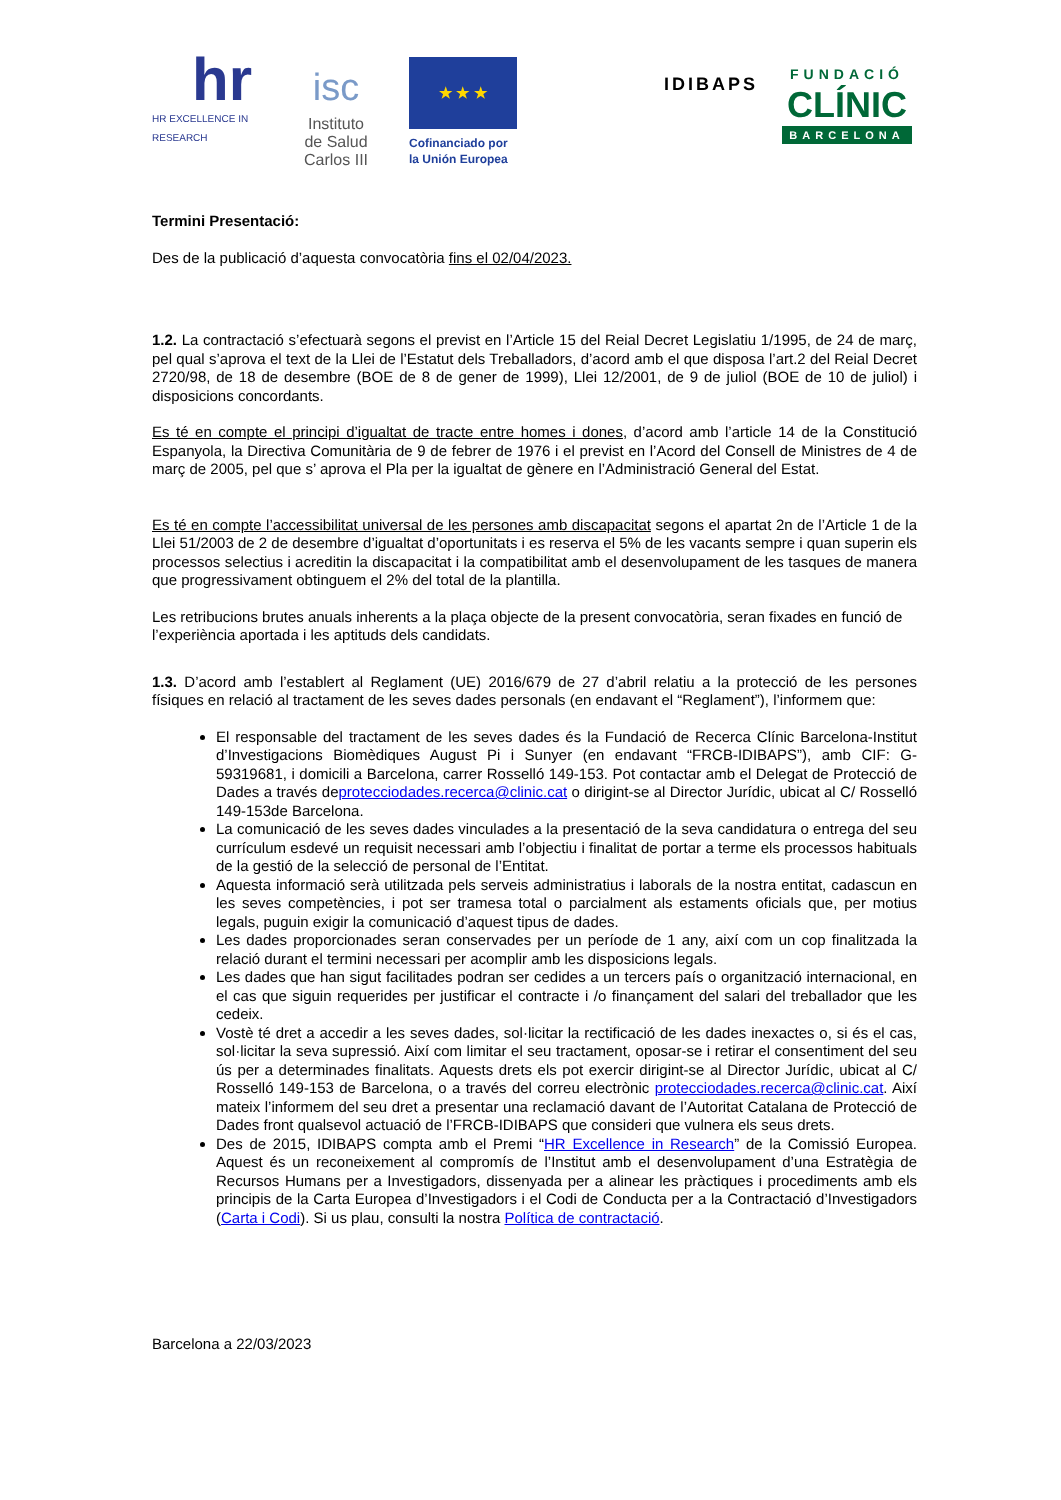hr
HR EXCELLENCE IN RESEARCH
isc
Instituto
de Salud
Carlos III
★ ★ ★
Cofinanciado por
la Unión Europea
IDIBAPS
FUNDACIÓ
CLÍNIC
BARCELONA
Termini Presentació:
Des de la publicació d’aquesta convocatòria fins el 02/04/2023.
1.2. La contractació s’efectuarà segons el previst en l’Article 15 del Reial Decret Legislatiu 1/1995, de 24 de març, pel qual s’aprova el text de la Llei de l’Estatut dels Treballadors, d’acord amb el que disposa l’art.2 del Reial Decret 2720/98, de 18 de desembre (BOE de 8 de gener de 1999), Llei 12/2001, de 9 de juliol (BOE de 10 de juliol) i disposicions concordants.
Es té en compte el principi d’igualtat de tracte entre homes i dones, d’acord amb l’article 14 de la Constitució Espanyola, la Directiva Comunitària de 9 de febrer de 1976 i el previst en l’Acord del Consell de Ministres de 4 de març de 2005, pel que s’ aprova el Pla per la igualtat de gènere en l’Administració General del Estat.
Es té en compte l’accessibilitat universal de les persones amb discapacitat segons el apartat 2n de l’Article 1 de la Llei 51/2003 de 2 de desembre d’igualtat d’oportunitats i es reserva el 5% de les vacants sempre i quan superin els processos selectius i acreditin la discapacitat i la compatibilitat amb el desenvolupament de les tasques de manera que progressivament obtinguem el 2% del total de la plantilla.
Les retribucions brutes anuals inherents a la plaça objecte de la present convocatòria, seran fixades en funció de l’experiència aportada i les aptituds dels candidats.
1.3. D’acord amb l’establert al Reglament (UE) 2016/679 de 27 d’abril relatiu a la protecció de les persones físiques en relació al tractament de les seves dades personals (en endavant el “Reglament”), l’informem que:
El responsable del tractament de les seves dades és la Fundació de Recerca Clínic Barcelona-Institut d’Investigacions Biomèdiques August Pi i Sunyer (en endavant “FRCB-IDIBAPS”), amb CIF: G-59319681, i domicili a Barcelona, carrer Rosselló 149-153. Pot contactar amb el Delegat de Protecció de Dades a través deprotecciodades.recerca@clinic.cat o dirigint-se al Director Jurídic, ubicat al C/ Rosselló 149-153de Barcelona.
La comunicació de les seves dades vinculades a la presentació de la seva candidatura o entrega del seu currículum esdevé un requisit necessari amb l’objectiu i finalitat de portar a terme els processos habituals de la gestió de la selecció de personal de l’Entitat.
Aquesta informació serà utilitzada pels serveis administratius i laborals de la nostra entitat, cadascun en les seves competències, i pot ser tramesa total o parcialment als estaments oficials que, per motius legals, puguin exigir la comunicació d’aquest tipus de dades.
Les dades proporcionades seran conservades per un període de 1 any, així com un cop finalitzada la relació durant el termini necessari per acomplir amb les disposicions legals.
Les dades que han sigut facilitades podran ser cedides a un tercers país o organització internacional, en el cas que siguin requerides per justificar el contracte i /o finançament del salari del treballador que les cedeix.
Vostè té dret a accedir a les seves dades, sol·licitar la rectificació de les dades inexactes o, si és el cas, sol·licitar la seva supressió. Així com limitar el seu tractament, oposar-se i retirar el consentiment del seu ús per a determinades finalitats. Aquests drets els pot exercir dirigint-se al Director Jurídic, ubicat al C/ Rosselló 149-153 de Barcelona, o a través del correu electrònic protecciodades.recerca@clinic.cat. Així mateix l’informem del seu dret a presentar una reclamació davant de l’Autoritat Catalana de Protecció de Dades front qualsevol actuació de l’FRCB-IDIBAPS que consideri que vulnera els seus drets.
Des de 2015, IDIBAPS compta amb el Premi “HR Excellence in Research” de la Comissió Europea. Aquest és un reconeixement al compromís de l’Institut amb el desenvolupament d’una Estratègia de Recursos Humans per a Investigadors, dissenyada per a alinear les pràctiques i procediments amb els principis de la Carta Europea d’Investigadors i el Codi de Conducta per a la Contractació d’Investigadors (Carta i Codi). Si us plau, consulti la nostra Política de contractació.
Barcelona a 22/03/2023